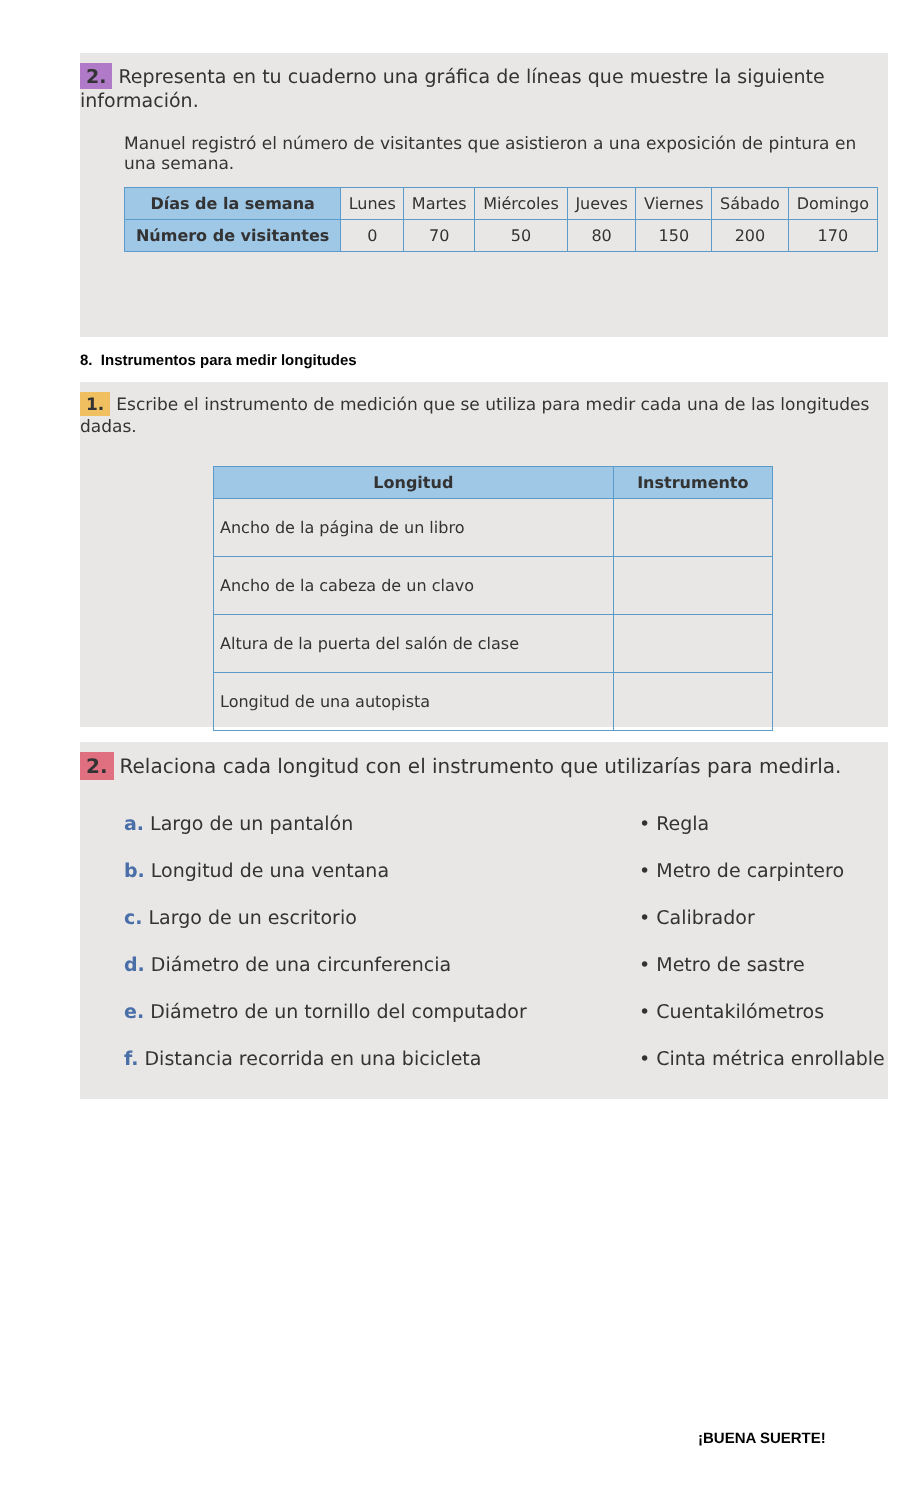2. Representa en tu cuaderno una gráfica de líneas que muestre la siguiente información.
Manuel registró el número de visitantes que asistieron a una exposición de pintura en una semana.
| Días de la semana | Lunes | Martes | Miércoles | Jueves | Viernes | Sábado | Domingo |
| Número de visitantes | 0 | 70 | 50 | 80 | 150 | 200 | 170 |
8. Instrumentos para medir longitudes
1. Escribe el instrumento de medición que se utiliza para medir cada una de las longitudes dadas.
| Longitud | Instrumento |
| --- | --- |
| Ancho de la página de un libro | |
| Ancho de la cabeza de un clavo | |
| Altura de la puerta del salón de clase | |
| Longitud de una autopista | |
2. Relaciona cada longitud con el instrumento que utilizarías para medirla.
a. Largo de un pantalón
b. Longitud de una ventana
c. Largo de un escritorio
d. Diámetro de una circunferencia
e. Diámetro de un tornillo del computador
f. Distancia recorrida en una bicicleta
• Regla
• Metro de carpintero
• Calibrador
• Metro de sastre
• Cuentakilómetros
• Cinta métrica enrollable
¡BUENA SUERTE!